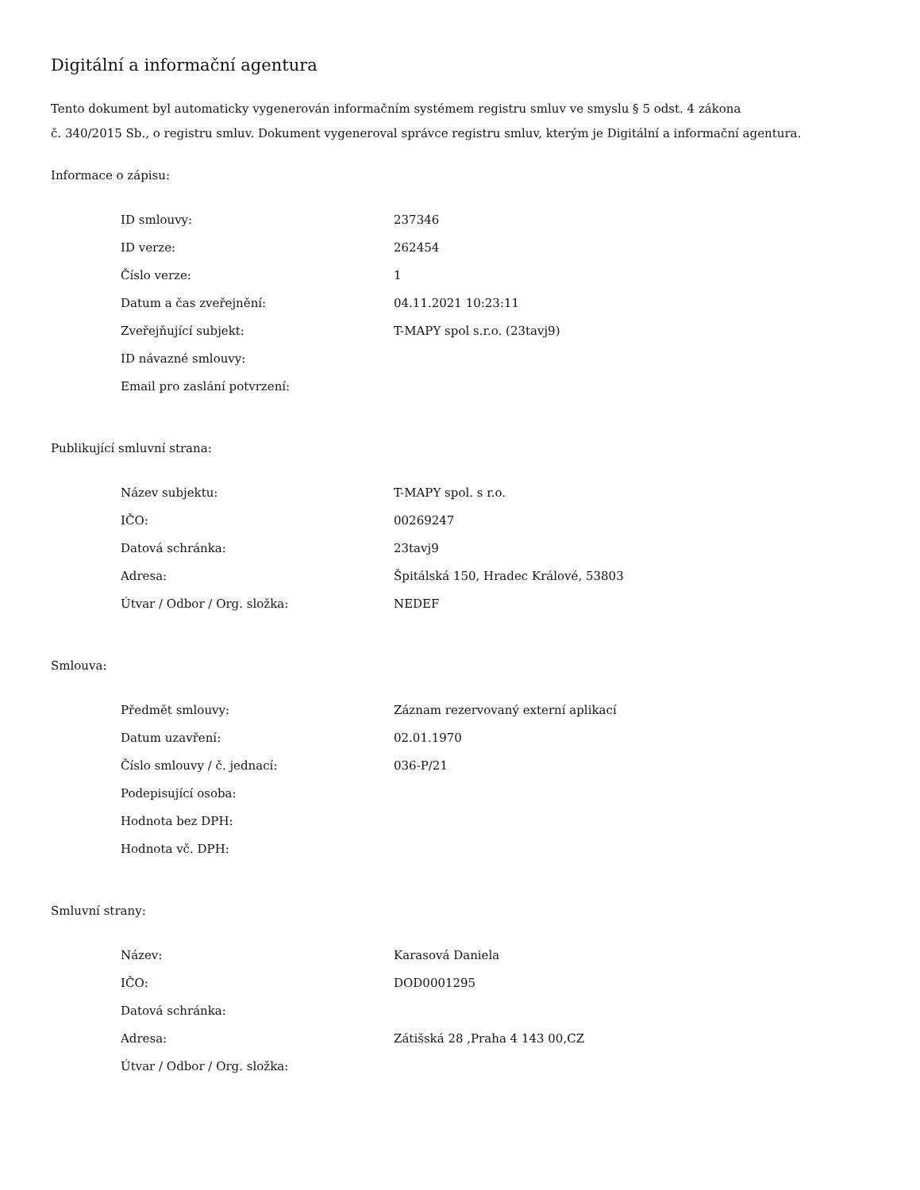Digitální a informační agentura
Tento dokument byl automaticky vygenerován informačním systémem registru smluv ve smyslu § 5 odst. 4 zákona
č. 340/2015 Sb., o registru smluv. Dokument vygeneroval správce registru smluv, kterým je Digitální a informační agentura.
Informace o zápisu:
| ID smlouvy: | 237346 |
| ID verze: | 262454 |
| Číslo verze: | 1 |
| Datum a čas zveřejnění: | 04.11.2021 10:23:11 |
| Zveřejňující subjekt: | T-MAPY spol s.r.o. (23tavj9) |
| ID návazné smlouvy: | |
| Email pro zaslání potvrzení: | |
Publikující smluvní strana:
| Název subjektu: | T-MAPY spol. s r.o. |
| IČO: | 00269247 |
| Datová schránka: | 23tavj9 |
| Adresa: | Špitálská 150, Hradec Králové, 53803 |
| Útvar / Odbor / Org. složka: | NEDEF |
Smlouva:
| Předmět smlouvy: | Záznam rezervovaný externí aplikací |
| Datum uzavření: | 02.01.1970 |
| Číslo smlouvy / č. jednací: | 036-P/21 |
| Podepisující osoba: | |
| Hodnota bez DPH: | |
| Hodnota vč. DPH: | |
Smluvní strany:
| Název: | Karasová Daniela |
| IČO: | DOD0001295 |
| Datová schránka: | |
| Adresa: | Zátišská 28 ,Praha 4 143 00,CZ |
| Útvar / Odbor / Org. složka: | |